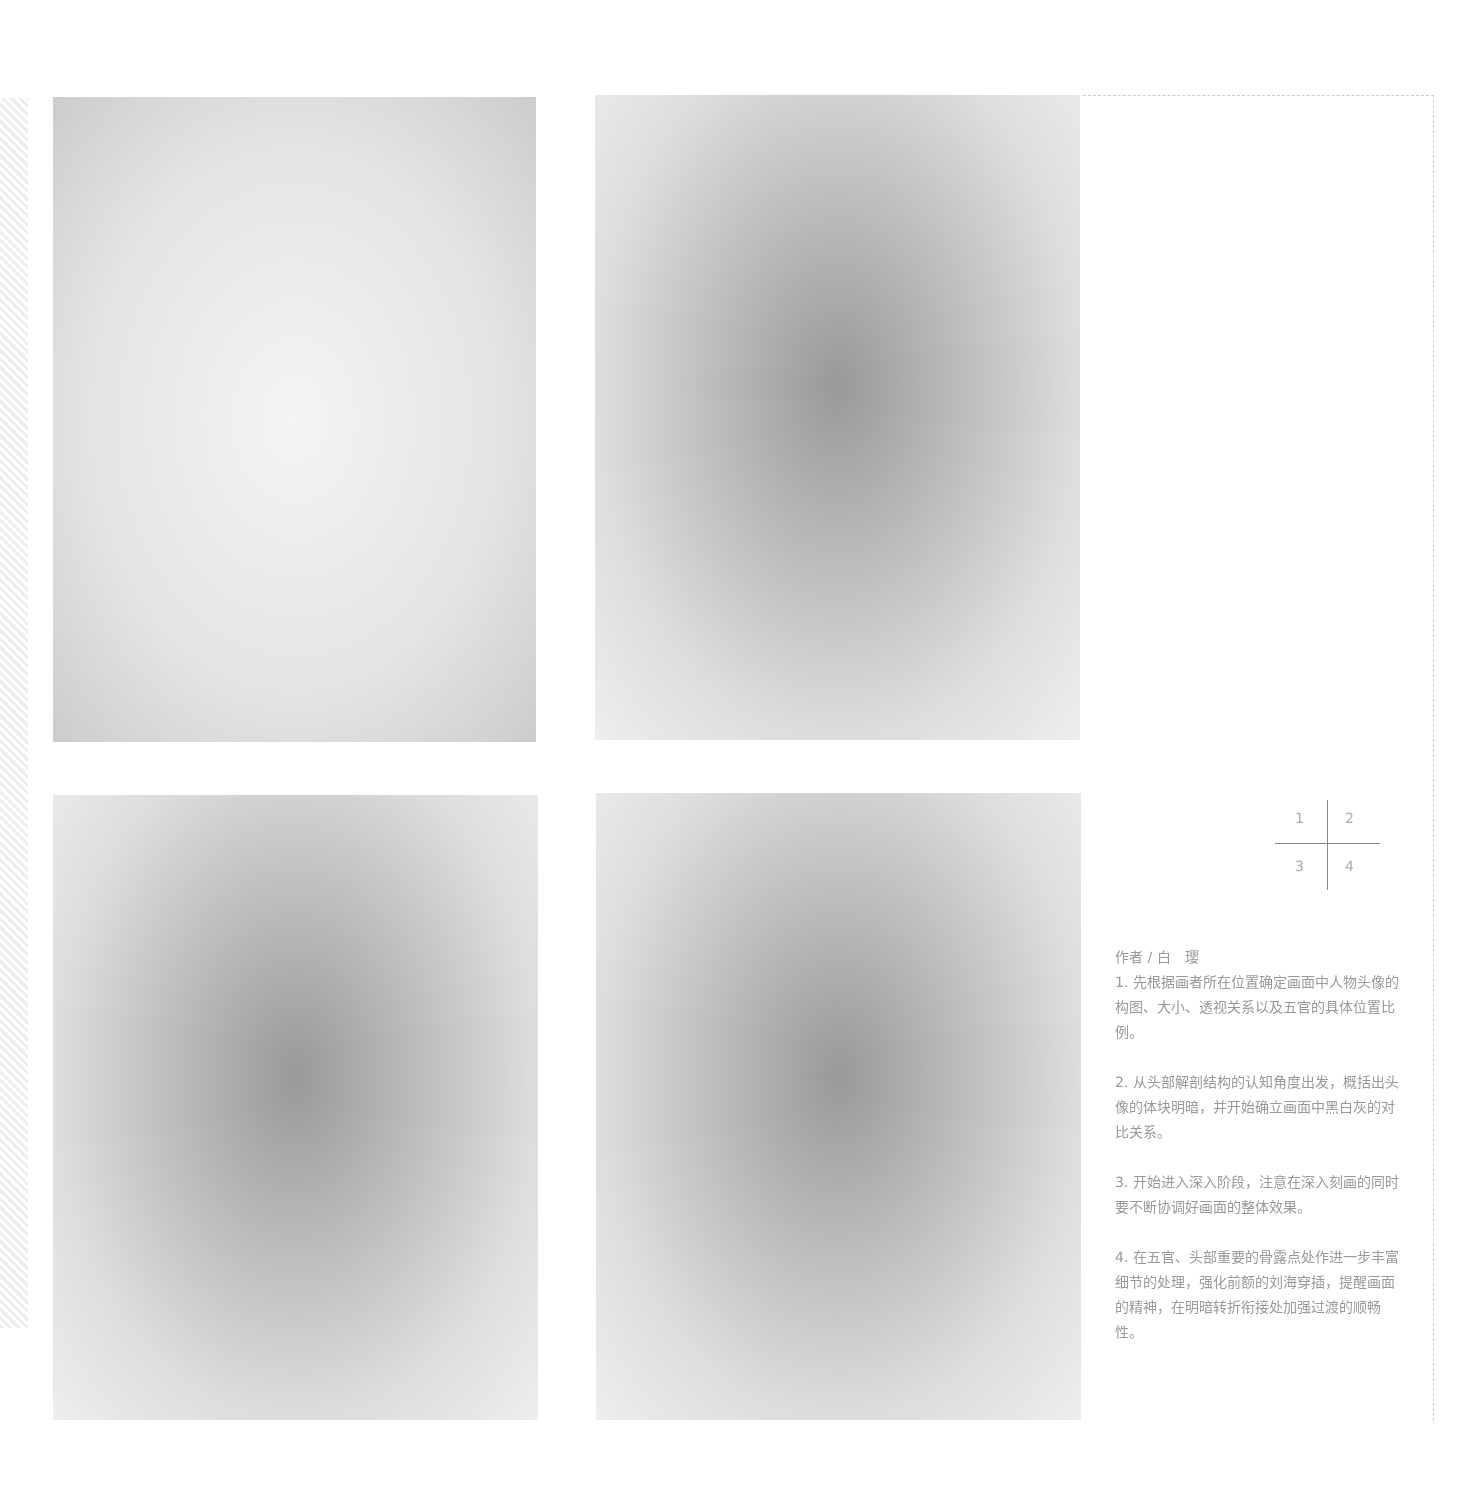1 2
3 4
作者 / 白　璎
1. 先根据画者所在位置确定画面中人物头像的构图、大小、透视关系以及五官的具体位置比例。
2. 从头部解剖结构的认知角度出发，概括出头像的体块明暗，并开始确立画面中黑白灰的对比关系。
3. 开始进入深入阶段，注意在深入刻画的同时要不断协调好画面的整体效果。
4. 在五官、头部重要的骨露点处作进一步丰富细节的处理，强化前额的刘海穿插，提醒画面的精神，在明暗转折衔接处加强过渡的顺畅性。